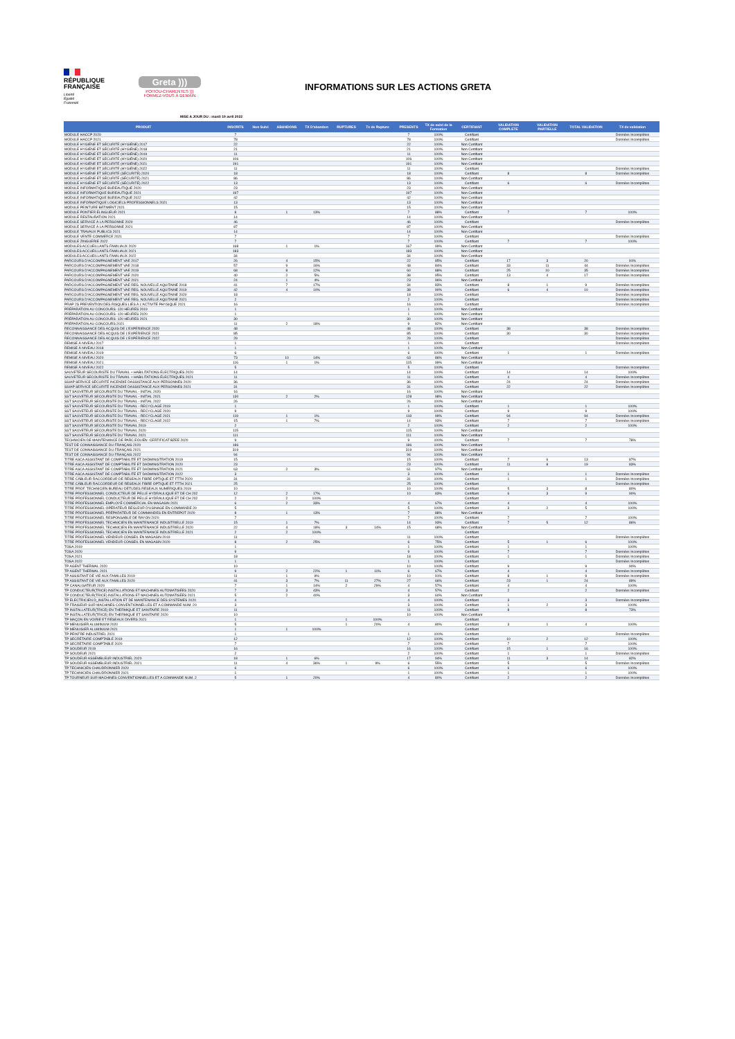RÉPUBLIQUE
FRANÇAISE
Liberté
Égalité
Fraternité
Greta )))
POITOU-CHARENTES )))
FORMEZ-VOUS À DEMAIN
INFORMATIONS SUR LES ACTIONS GRETA
MISE A JOUR DU : mardi 19 avril 2022
| PRODUIT | INSCRITS | Non Suivi | ABANDONS | TX D'abandon | RUPTURES | Tx de Rupture | PRESENTS | TX de suivi de la Formation | CERTIFIANT | VALIDATION COMPLETE | VALIDATION PARTIELLE | TOTAL VALIDATION | TX de validation |
| --- | --- | --- | --- | --- | --- | --- | --- | --- | --- | --- | --- | --- | --- |
| MODULE HACCP 2020 | 7 | | | | | | 7 | 100% | Certifiant | | | | Données Incomplètes |
| MODULE HACCP 2021 | 78 | | | | | | 78 | 100% | Certifiant | | | | Données Incomplètes |
| MODULE HYGIÈNE ET SÉCURITÉ (HYGIÈNE) 2017 | 22 | | | | | | 22 | 100% | Non Certifiant | | | | |
| MODULE HYGIÈNE ET SÉCURITÉ (HYGIÈNE) 2018 | 21 | | | | | | 21 | 100% | Non Certifiant | | | | |
| MODULE HYGIÈNE ET SÉCURITÉ (HYGIÈNE) 2019 | 11 | | | | | | 11 | 100% | Non Certifiant | | | | |
| MODULE HYGIÈNE ET SÉCURITÉ (HYGIÈNE) 2020 | 106 | | | | | | 106 | 100% | Non Certifiant | | | | |
| MODULE HYGIÈNE ET SÉCURITÉ (HYGIÈNE) 2021 | 191 | | | | | | 191 | 100% | Non Certifiant | | | | |
| MODULE HYGIÈNE ET SÉCURITÉ (HYGIÈNE) 2022 | 11 | | | | | | 11 | 100% | Certifiant | | | | Données Incomplètes |
| MODULE HYGIÈNE ET SÉCURITÉ (SÉCURITÉ) 2020 | 18 | | | | | | 18 | 100% | Certifiant | 8 | | 8 | Données Incomplètes |
| MODULE HYGIÈNE ET SÉCURITÉ (SÉCURITÉ) 2021 | 86 | | | | | | 86 | 100% | Non Certifiant | | | | |
| MODULE HYGIÈNE ET SÉCURITÉ (SÉCURITÉ) 2022 | 13 | | | | | | 13 | 100% | Certifiant | 6 | | 6 | Données Incomplètes |
| MODULE INFORMATIQUE BUREAUTIQUE 2020 | 23 | | | | | | 23 | 100% | Non Certifiant | | | | |
| MODULE INFORMATIQUE BUREAUTIQUE 2021 | 197 | | | | | | 197 | 100% | Non Certifiant | | | | |
| MODULE INFORMATIQUE BUREAUTIQUE 2022 | 42 | | | | | | 42 | 100% | Non Certifiant | | | | |
| MODULE INFORMATIQUE LOGICIELS PROFESSIONNELS 2021 | 13 | | | | | | 13 | 100% | Non Certifiant | | | | |
| MODULE PEINTURE BÂTIMENT 2021 | 15 | | | | | | 15 | 100% | Non Certifiant | | | | |
| MODULE PONTIER ÉLINGUEUR 2021 | 8 | | 1 | 13% | | | 7 | 88% | Certifiant | 7 | | 7 | 100% |
| MODULE RESTAURATION 2021 | 14 | | | | | | 14 | 100% | Non Certifiant | | | | |
| MODULE SERVICE À LA PERSONNE 2020 | 46 | | | | | | 46 | 100% | Certifiant | | | | Données Incomplètes |
| MODULE SERVICE À LA PERSONNE 2021 | 87 | | | | | | 87 | 100% | Non Certifiant | | | | |
| MODULE TRAVAUX PUBLICS 2021 | 14 | | | | | | 14 | 100% | Non Certifiant | | | | |
| MODULE VENTE COMMERCE 2021 | 7 | | | | | | 7 | 100% | Certifiant | | | | Données Incomplètes |
| MODULE ZINGUERIE 2022 | 7 | | | | | | 7 | 100% | Certifiant | 7 | | 7 | 100% |
| MODULES ACCUEILLANTS FAMILIAUX 2020 | 168 | | 1 | 1% | | | 167 | 99% | Non Certifiant | | | | |
| MODULES ACCUEILLANTS FAMILIAUX 2021 | 183 | | | | | | 183 | 100% | Non Certifiant | | | | |
| MODULES ACCUEILLANTS FAMILIAUX 2022 | 34 | | | | | | 34 | 100% | Non Certifiant | | | | |
| PARCOURS D'ACCOMPAGNEMENT VAE 2017 | 26 | | 4 | 15% | | | 22 | 85% | Certifiant | 17 | 3 | 20 | 91% |
| PARCOURS D'ACCOMPAGNEMENT VAE 2018 | 57 | | 9 | 16% | | | 48 | 84% | Certifiant | 33 | 11 | 44 | Données Incomplètes |
| PARCOURS D'ACCOMPAGNEMENT VAE 2019 | 68 | | 8 | 12% | | | 60 | 88% | Certifiant | 25 | 10 | 35 | Données Incomplètes |
| PARCOURS D'ACCOMPAGNEMENT VAE 2020 | 40 | | 2 | 5% | | | 38 | 95% | Certifiant | 13 | 4 | 17 | Données Incomplètes |
| PARCOURS D'ACCOMPAGNEMENT VAE 2021 | 24 | | 1 | 4% | | | 23 | 96% | Non Certifiant | | | | |
| PARCOURS D'ACCOMPAGNEMENT VAE REG. NOUVELLE AQUITAINE 2018 | 41 | | 7 | 17% | | | 34 | 83% | Certifiant | 8 | 1 | 9 | Données Incomplètes |
| PARCOURS D'ACCOMPAGNEMENT VAE REG. NOUVELLE AQUITAINE 2019 | 42 | | 4 | 10% | | | 38 | 90% | Certifiant | 6 | 4 | 10 | Données Incomplètes |
| PARCOURS D'ACCOMPAGNEMENT VAE REG. NOUVELLE AQUITAINE 2020 | 18 | | | | | | 18 | 100% | Certifiant | | | | Données Incomplètes |
| PARCOURS D'ACCOMPAGNEMENT VAE REG. NOUVELLE AQUITAINE 2021 | 2 | | | | | | 2 | 100% | Certifiant | | | | Données Incomplètes |
| PRAP 2S PREVENTION DES RISQUES LIÉS À L'ACTIVITÉ PHYSIQUE 2021 | 16 | | | | | | 16 | 100% | Certifiant | | | | Données Incomplètes |
| PRÉPARATION AU CONCOURS -120 HEURES 2019 | 1 | | | | | | 1 | 100% | Non Certifiant | | | | |
| PRÉPARATION AU CONCOURS -120 HEURES 2020 | 1 | | | | | | 1 | 100% | Non Certifiant | | | | |
| PRÉPARATION AU CONCOURS -120 HEURES 2021 | 30 | | | | | | 30 | 100% | Non Certifiant | | | | |
| PRÉPARATION AU CONCOURS 2021 | 11 | | 2 | 18% | | | 9 | 82% | Non Certifiant | | | | |
| RECONNAISSANCE DES ACQUIS DE L'EXPÉRIENCE 2020 | 48 | | | | | | 48 | 100% | Certifiant | 38 | | 38 | Données Incomplètes |
| RECONNAISSANCE DES ACQUIS DE L'EXPÉRIENCE 2021 | 85 | | | | | | 85 | 100% | Certifiant | 30 | | 30 | Données Incomplètes |
| RECONNAISSANCE DES ACQUIS DE L'EXPÉRIENCE 2022 | 29 | | | | | | 29 | 100% | Certifiant | | | | Données Incomplètes |
| REMISE À NIVEAU 2017 | 1 | | | | | | 1 | 100% | Certifiant | | | | Données Incomplètes |
| REMISE À NIVEAU 2018 | 1 | | | | | | 1 | 100% | Non Certifiant | | | | |
| REMISE À NIVEAU 2019 | 6 | | | | | | 6 | 100% | Certifiant | 1 | | 1 | Données Incomplètes |
| REMISE À NIVEAU 2020 | 73 | | 10 | 14% | | | 63 | 86% | Non Certifiant | | | | |
| REMISE À NIVEAU 2021 | 116 | | 1 | 1% | | | 115 | 99% | Non Certifiant | | | | |
| REMISE À NIVEAU 2022 | 5 | | | | | | 5 | 100% | Certifiant | | | | Données Incomplètes |
| SAUVETEUR SECOURISTE DU TRAVAIL + HABILITATIONS ÉLECTRIQUES 2020 | 14 | | | | | | 14 | 100% | Certifiant | 14 | | 14 | 100% |
| SAUVETEUR SECOURISTE DU TRAVAIL + HABILITATIONS ÉLECTRIQUES 2021 | 11 | | | | | | 11 | 100% | Certifiant | 4 | | 4 | Données Incomplètes |
| SSIAP SERVICE SÉCURITÉ INCENDIE DASSISTANCE AUX PERSONNES 2020 | 36 | | | | | | 36 | 100% | Certifiant | 24 | | 24 | Données Incomplètes |
| SSIAP SERVICE SÉCURITÉ INCENDIE DASSISTANCE AUX PERSONNES 2021 | 31 | | | | | | 31 | 100% | Certifiant | 22 | | 22 | Données Incomplètes |
| SST SAUVETEUR SECOURISTE DU TRAVAIL - INITIAL 2020 | 16 | | | | | | 16 | 100% | Non Certifiant | | | | |
| SST SAUVETEUR SECOURISTE DU TRAVAIL - INITIAL 2021 | 130 | | 2 | 2% | | | 128 | 98% | Non Certifiant | | | | |
| SST SAUVETEUR SECOURISTE DU TRAVAIL - INITIAL 2022 | 26 | | | | | | 26 | 100% | Non Certifiant | | | | |
| SST SAUVETEUR SECOURISTE DU TRAVAIL - RECYCLAGE 2019 | 1 | | | | | | 1 | 100% | Certifiant | 1 | | 1 | 100% |
| SST SAUVETEUR SECOURISTE DU TRAVAIL - RECYCLAGE 2020 | 9 | | | | | | 9 | 100% | Certifiant | 9 | | 9 | 100% |
| SST SAUVETEUR SECOURISTE DU TRAVAIL - RECYCLAGE 2021 | 119 | | 1 | 1% | | | 118 | 99% | Certifiant | 94 | | 94 | Données Incomplètes |
| SST SAUVETEUR SECOURISTE DU TRAVAIL - RECYCLAGE 2022 | 15 | | 1 | 7% | | | 14 | 93% | Certifiant | 7 | | 7 | Données Incomplètes |
| SST SAUVETEUR SECOURISTE DU TRAVAIL 2019 | 2 | | | | | | 2 | 100% | Certifiant | 2 | | 2 | 100% |
| SST SAUVETEUR SECOURISTE DU TRAVAIL 2020 | 115 | | | | | | 115 | 100% | Non Certifiant | | | | |
| SST SAUVETEUR SECOURISTE DU TRAVAIL 2021 | 111 | | | | | | 111 | 100% | Non Certifiant | | | | |
| TECHNICIEN DE MAINTENANCE DE PARC EOLIEN -CERTIFICAT BZEE 2020 | 9 | | | | | | 9 | 100% | Certifiant | 7 | | 7 | 78% |
| TEST DE CONNAISSANCE DU FRANÇAIS 2020 | 186 | | | | | | 186 | 100% | Non Certifiant | | | | |
| TEST DE CONNAISSANCE DU FRANÇAIS 2021 | 319 | | | | | | 319 | 100% | Non Certifiant | | | | |
| TEST DE CONNAISSANCE DU FRANÇAIS 2022 | 94 | | | | | | 94 | 100% | Non Certifiant | | | | |
| TITRE ASCA ASSISTANT DE COMPTABILITÉ ET DADMINISTRATION 2019 | 15 | | | | | | 15 | 100% | Certifiant | 7 | 6 | 13 | 87% |
| TITRE ASCA ASSISTANT DE COMPTABILITÉ ET DADMINISTRATION 2020 | 23 | | | | | | 23 | 100% | Certifiant | 11 | 8 | 19 | 83% |
| TITRE ASCA ASSISTANT DE COMPTABILITÉ ET DADMINISTRATION 2021 | 63 | | 2 | 3% | | | 61 | 97% | Non Certifiant | | | | |
| TITRE ASCA ASSISTANT DE COMPTABILITÉ ET DADMINISTRATION 2022 | 3 | | | | | | 3 | 100% | Certifiant | 1 | | 1 | Données Incomplètes |
| TITRE CÂBLEUR RACCORDEUR DE RÉSEAUX FIBRE OPTIQUE ET FTTH 2020 | 31 | | | | | | 31 | 100% | Certifiant | 1 | | 1 | Données Incomplètes |
| TITRE CÂBLEUR RACCORDEUR DE RÉSEAUX FIBRE OPTIQUE ET FTTH 2021 | 25 | | | | | | 25 | 100% | Certifiant | | | | Données Incomplètes |
| TITRE PROF. TECHNICIEN BUREAU DÉTUDES RÉSEAUX NUMÉRIQUES 2019 | 10 | | | | | | 10 | 100% | Certifiant | 5 | 3 | 8 | 80% |
| TITRE PROFESSIONNEL CONDUCTEUR DE PELLE HYDRAULIQUE ET DE CH 202 | 12 | | 2 | 17% | | | 10 | 83% | Certifiant | 6 | 3 | 9 | 90% |
| TITRE PROFESSIONNEL CONDUCTEUR DE PELLE HYDRAULIQUE ET DE CH 202 | 2 | | 2 | 100% | | | | | Certifiant | | | | |
| TITRE PROFESSIONNEL EMPLOYÉ COMMERCIAL EN MAGASIN 2021 | 6 | | 2 | 33% | | | 4 | 67% | Certifiant | 4 | | 4 | 100% |
| TITRE PROFESSIONNEL OPÉRATEUR RÉGLEUR D'USINAGE EN COMMANDE 20 | 5 | | | | | | 5 | 100% | Certifiant | 3 | 2 | 5 | 100% |
| TITRE PROFESSIONNEL PRÉPARATEUR DE COMMANDES EN ENTREPOT 2020 | 8 | | 1 | 13% | | | 7 | 88% | Non Certifiant | | | | |
| TITRE PROFESSIONNEL RESPONSABLE DE RAYON 2020 | 7 | | | | | | 7 | 100% | Certifiant | 7 | | 7 | 100% |
| TITRE PROFESSIONNEL TECHNICIEN EN MAINTENANCE INDUSTRIELLE 2019 | 15 | | 1 | 7% | | | 14 | 93% | Certifiant | 7 | 5 | 12 | 86% |
| TITRE PROFESSIONNEL TECHNICIEN EN MAINTENANCE INDUSTRIELLE 2020 | 22 | | 4 | 18% | 3 | 14% | 15 | 68% | Non Certifiant | | | | |
| TITRE PROFESSIONNEL TECHNICIEN EN MAINTENANCE INDUSTRIELLE 2021 | 2 | | 2 | 100% | | | | | Certifiant | | | | |
| TITRE PROFESSIONNEL VENDEUR CONSEIL EN MAGASIN 2019 | 11 | | | | | | 11 | 100% | Certifiant | | | | Données Incomplètes |
| TITRE PROFESSIONNEL VENDEUR CONSEIL EN MAGASIN 2020 | 8 | | 2 | 25% | | | 6 | 75% | Certifiant | 5 | 1 | 6 | 100% |
| TOSA 2019 | 1 | | | | | | 1 | 100% | Certifiant | 1 | | 1 | 100% |
| TOSA 2020 | 9 | | | | | | 9 | 100% | Certifiant | 7 | | 7 | Données Incomplètes |
| TOSA 2021 | 18 | | | | | | 18 | 100% | Certifiant | 1 | | 1 | Données Incomplètes |
| TOSA 2022 | 1 | | | | | | 1 | 100% | Certifiant | | | | Données Incomplètes |
| TP AGENT THERMAL 2020 | 10 | | | | | | 10 | 100% | Certifiant | 9 | | 9 | 90% |
| TP AGENT THERMAL 2021 | 9 | | 2 | 22% | 1 | 11% | 6 | 67% | Certifiant | 4 | | 4 | Données Incomplètes |
| TP ASSISTANT DE VIE AUX FAMILLES 2019 | 11 | | 1 | 9% | | | 10 | 91% | Certifiant | 8 | 1 | 9 | Données Incomplètes |
| TP ASSISTANT DE VIE AUX FAMILLES 2020 | 41 | | 3 | 7% | 11 | 27% | 27 | 66% | Certifiant | 23 | 1 | 24 | 89% |
| TP CANALISATEUR 2020 | 7 | | 1 | 14% | 2 | 29% | 4 | 57% | Certifiant | 4 | | 4 | 100% |
| TP CONDUCTEUR(TRICE) INSTALLATIONS ET MACHINES AUTOMATISÉES 2020 | 7 | | 3 | 43% | | | 4 | 57% | Certifiant | 2 | | 2 | Données Incomplètes |
| TP CONDUCTEUR(TRICE) INSTALLATIONS ET MACHINES AUTOMATISÉES 2021 | 5 | | 2 | 40% | | | 3 | 60% | Non Certifiant | | | | |
| TP ELECTRICIEN D_INSTALLATION ET DE MAINTENANCE DES SYSTEMES 2020 | 4 | | | | | | 4 | 100% | Certifiant | 3 | | 3 | Données Incomplètes |
| TP FRAISEUR SUR MACHINES CONVENTIONNELLES ET A COMMANDE NUM. 20 | 3 | | | | | | 3 | 100% | Certifiant | 1 | 2 | 3 | 100% |
| TP INSTALLATEUR(TRICE) EN THERMIQUE ET SANITAIRE 2019 | 11 | | | | | | 11 | 100% | Certifiant | 8 | | 8 | 73% |
| TP INSTALLATEUR(TRICE) EN THERMIQUE ET SANITAIRE 2020 | 10 | | | | | | 10 | 100% | Non Certifiant | | | | |
| TP MAÇON EN VOIRIE ET RÉSEAUX DIVERS 2021 | 1 | | | | 1 | 100% | | | Certifiant | | | | |
| TP MENUISIER ALUMINIUM 2020 | 5 | | | | 1 | 20% | 4 | 80% | Certifiant | 3 | 1 | 4 | 100% |
| TP MENUISIER ALUMINIUM 2021 | 1 | | 1 | 100% | | | | | Certifiant | | | | |
| TP PEINTRE INDUSTRIEL 2021 | 1 | | | | | | 1 | 100% | Certifiant | | | | Données Incomplètes |
| TP SECRÉTAIRE COMPTABLE 2019 | 12 | | | | | | 12 | 100% | Certifiant | 10 | 2 | 12 | 100% |
| TP SECRÉTAIRE COMPTABLE 2020 | 7 | | | | | | 7 | 100% | Certifiant | 7 | | 7 | 100% |
| TP SOUDEUR 2019 | 16 | | | | | | 16 | 100% | Certifiant | 15 | 1 | 16 | 100% |
| TP SOUDEUR 2021 | 2 | | | | | | 2 | 100% | Certifiant | 1 | | 1 | Données Incomplètes |
| TP SOUDEUR ASSEMBLEUR INDUSTRIEL 2020 | 18 | | 1 | 6% | | | 17 | 94% | Certifiant | 11 | 3 | 14 | 82% |
| TP SOUDEUR ASSEMBLEUR INDUSTRIEL 2021 | 11 | | 4 | 36% | 1 | 9% | 6 | 55% | Certifiant | 5 | | 5 | Données Incomplètes |
| TP TECHNICIEN CHAUDRONNIER 2020 | 6 | | | | | | 6 | 100% | Certifiant | 6 | | 6 | 100% |
| TP TECHNICIEN CHAUDRONNIER 2021 | 1 | | | | | | 1 | 100% | Certifiant | 1 | | 1 | 100% |
| TP TOURNEUR SUR MACHINES CONVENTIONNELLES ET A COMMANDE NUM. 2 | 5 | | 1 | 20% | | | 4 | 80% | Certifiant | 2 | | 2 | Données Incomplètes |